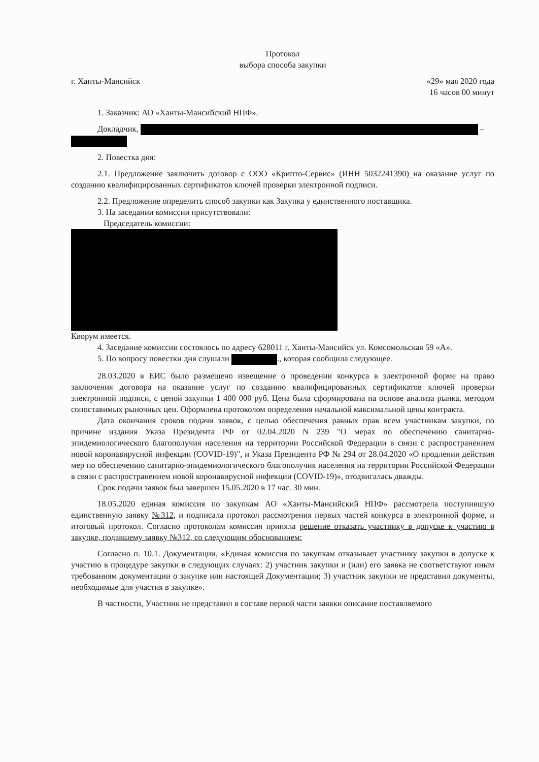Протокол
выбора способа закупки
г. Ханты-Мансийск «29» мая 2020 года
16 часов 00 минут
1. Заказчик: АО «Ханты-Мансийский НПФ».
Докладчик, –
2. Повестка дня:
2.1. Предложение заключить договор с ООО «Крипто-Сервис» (ИНН 5032241390)_на оказание услуг по созданию квалифицированных сертификатов ключей проверки электронной подписи.
2.2. Предложение определить способ закупки как Закупка у единственного поставщика.
3. На заседании комиссии присутствовали:
Председатель комиссии:
Кворум имеется.
4. Заседание комиссии состоялось по адресу 628011 г. Ханты-Мансийск ул. Комсомольская 59 «А».
5. По вопросу повестки дня слушали ., которая сообщила следующее.
28.03.2020 в ЕИС было размещено извещение о проведении конкурса в электронной форме на право заключения договора на оказание услуг по созданию квалифицированных сертификатов ключей проверки электронной подписи, с ценой закупки 1 400 000 руб. Цена была сформирована на основе анализа рынка, методом сопоставимых рыночных цен. Оформлена протоколом определения начальной максимальной цены контракта.
Дата окончания сроков подачи заявок, с целью обеспечения равных прав всем участникам закупки, по причине издания Указа Президента РФ от 02.04.2020 N 239 "О мерах по обеспечению санитарно-эпидемиологического благополучия населения на территории Российской Федерации в связи с распространением новой коронавирусной инфекции (COVID-19)", и Указа Президента РФ № 294 от 28.04.2020 «О продлении действия мер по обеспечению санитарно-эпидемиологического благополучия населения на территории Российской Федерации в связи с распространением новой коронавирусной инфекции (COVID-19)», отодвигалась дважды.
Срок подачи заявок был завершен 15.05.2020 в 17 час. 30 мин.
18.05.2020 единая комиссия по закупкам АО «Ханты-Мансийский НПФ» рассмотрела поступившую единственную заявку №312, и подписала протокол рассмотрения первых частей конкурса в электронной форме, и итоговый протокол. Согласно протоколам комиссия приняла решение отказать участнику в допуске к участию в закупке, подавшему заявку №312, со следующим обоснованием:
Согласно п. 10.1. Документации, «Единая комиссия по закупкам отказывает участнику закупки в допуске к участию в процедуре закупки в следующих случаях: 2) участник закупки и (или) его заявка не соответствуют иным требованиям документации о закупке или настоящей Документации; 3) участник закупки не представил документы, необходимые для участия в закупке».
В частности, Участник не представил в составе первой части заявки описание поставляемого